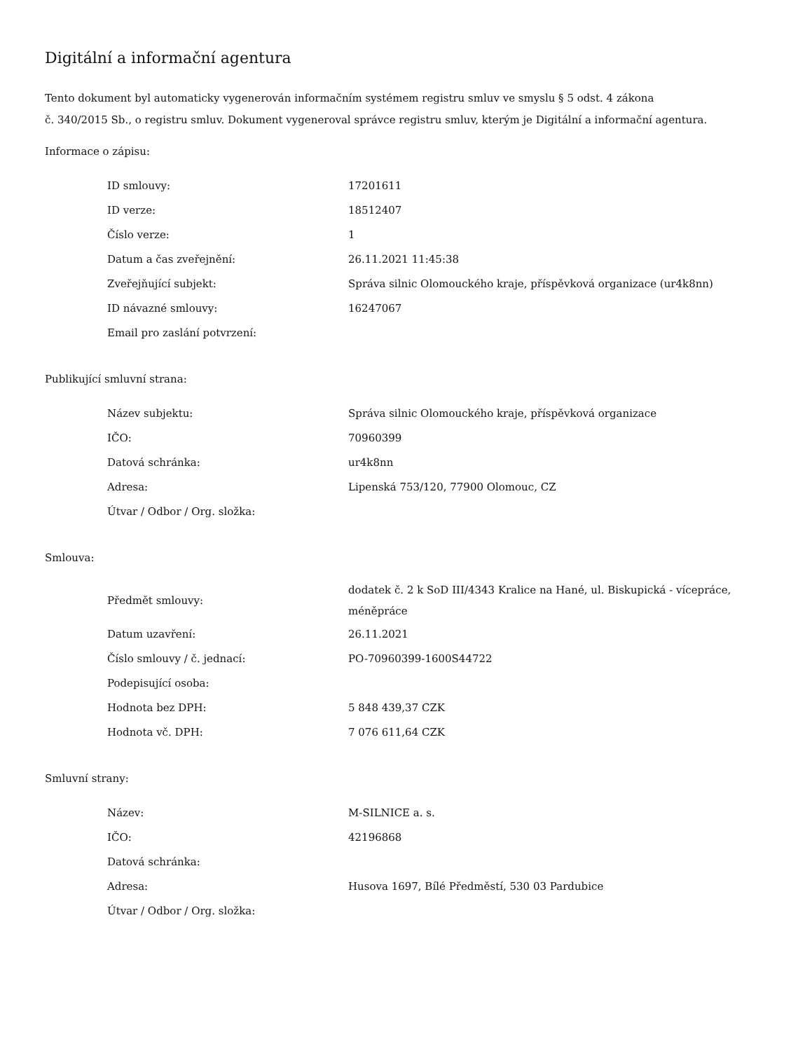Digitální a informační agentura
Tento dokument byl automaticky vygenerován informačním systémem registru smluv ve smyslu § 5 odst. 4 zákona
č. 340/2015 Sb., o registru smluv. Dokument vygeneroval správce registru smluv, kterým je Digitální a informační agentura.
Informace o zápisu:
| ID smlouvy: | 17201611 |
| ID verze: | 18512407 |
| Číslo verze: | 1 |
| Datum a čas zveřejnění: | 26.11.2021 11:45:38 |
| Zveřejňující subjekt: | Správa silnic Olomouckého kraje, příspěvková organizace (ur4k8nn) |
| ID návazné smlouvy: | 16247067 |
| Email pro zaslání potvrzení: | |
Publikující smluvní strana:
| Název subjektu: | Správa silnic Olomouckého kraje, příspěvková organizace |
| IČO: | 70960399 |
| Datová schránka: | ur4k8nn |
| Adresa: | Lipenská 753/120, 77900 Olomouc, CZ |
| Útvar / Odbor / Org. složka: | |
Smlouva:
| Předmět smlouvy: | dodatek č. 2 k SoD III/4343 Kralice na Hané, ul. Biskupická - vícepráce, méněpráce |
| Datum uzavření: | 26.11.2021 |
| Číslo smlouvy / č. jednací: | PO-70960399-1600S44722 |
| Podepisující osoba: | |
| Hodnota bez DPH: | 5 848 439,37 CZK |
| Hodnota vč. DPH: | 7 076 611,64 CZK |
Smluvní strany:
| Název: | M-SILNICE a. s. |
| IČO: | 42196868 |
| Datová schránka: | |
| Adresa: | Husova 1697, Bílé Předměstí, 530 03 Pardubice |
| Útvar / Odbor / Org. složka: | |